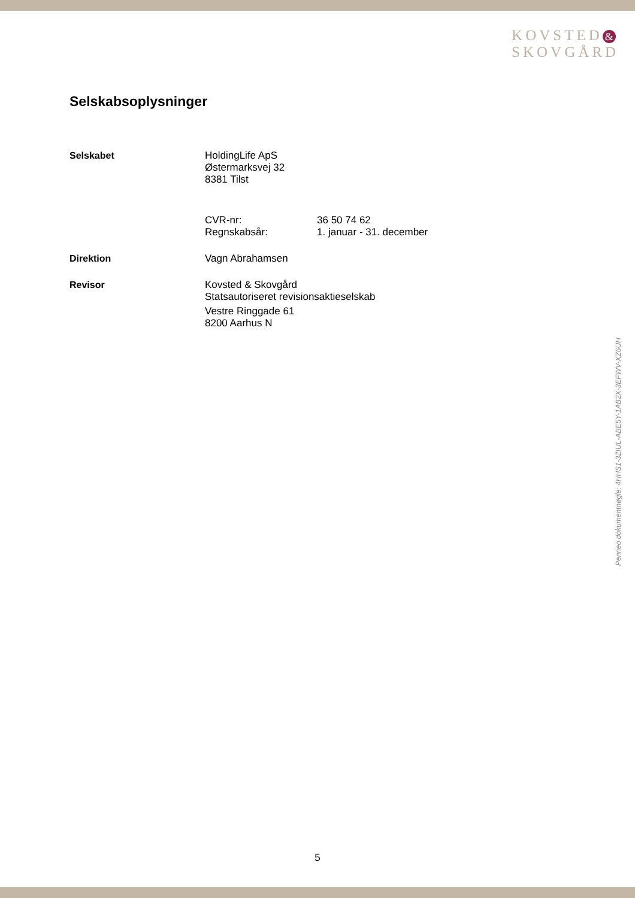KOVSTED &
SKOVGÅRD
Selskabsoplysninger
Selskabet HoldingLife ApS
Østermarksvej 32
8381 Tilst
CVR-nr: 36 50 74 62
Regnskabsår: 1. januar - 31. december
Direktion Vagn Abrahamsen
Revisor Kovsted & Skovgård
Statsautoriseret revisionsaktieselskab
Vestre Ringgade 61
8200 Aarhus N
Penneo dokumentnøgle: 4HHS1-3ZIUL-ABE5Y-1AB2X-3EFWV-XZ6UH
5